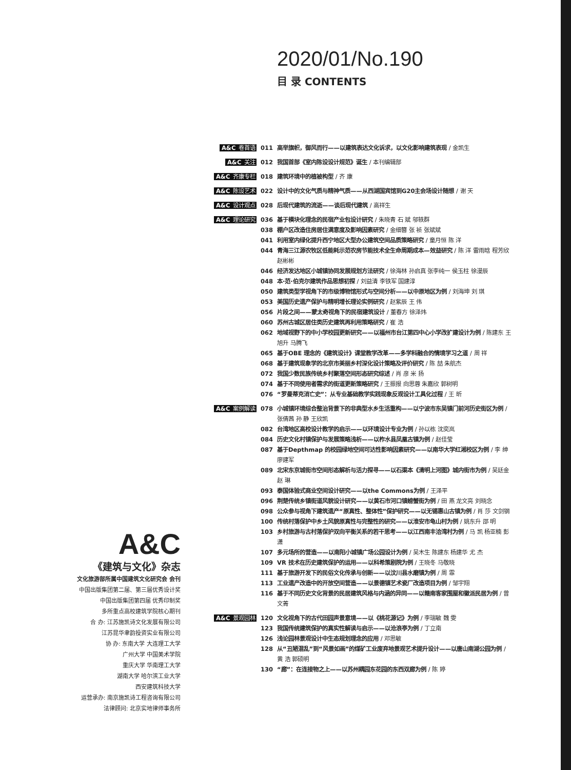2020/01/No.190
目 录 CONTENTS
A&C 卷首语 011 高举旗帜，御风而行——以建筑表达文化诉求，以文化影响建筑表现 / 金凯生
A&C 关注 012 我国首部《室内陈设设计规范》诞生 / 本刊编辑部
A&C 齐康专栏 018 建筑环境中的植被构型 / 齐 康
A&C 陈设艺术 022 设计中的文化气质与精神气质——从西湖国宾馆到G20主会场设计随想 / 谢 天
A&C 设计观点 028 后现代建筑的流逝——谈后现代建筑 / 高祥生
A&C 理论研究 036 基于模块化理念的民宿产业包设计研究 / 朱晓青 石 斌 邬轶群
038 棚户区改造住房居住满意度及影响因素研究 / 金细簪 张 祯 张斌斌
041 利用室内绿化提升西宁地区大型办公建筑空间品质策略研究 / 童月恒 陈 洋
044 青海三江源农牧区低能耗示范农房节能技术全生命周期成本—效益研究 / 陈 洋 雷雨晗 程芳欣 赵彬彬
046 经济发达地区小城镇协同发展规划方法研究 / 徐海林 孙启真 张李纯一 侯玉柱 徐漫辰
048 本·范·伯克尔建筑作品思想初探 / 刘益清 李铁军 国建淳
050 建筑类型学视角下的市级博物馆形式与空间分析——以中原地区为例 / 刘海坤 刘 琪
053 美国历史遗产保护与精明增长理论实例研究 / 赵紫辰 王 伟
056 片段之间——蒙太奇视角下的民宿建筑设计 / 董春方 徐泽炜
060 苏州古城区居住类历史建筑再利用策略研究 / 崔 浩
062 地域视野下的中小学校园更新研究——以福州市台江第四中心小学改扩建设计为例 / 陈建东 王旭升 马腾飞
065 基于OBE 理念的《建筑设计》课堂教学改革——多学科融合的情境学习之道 / 周 祥
068 基于建筑现象学的北京市美丽乡村深化设计策略及评价研究 / 陈 喆 朱航杰
072 我国少数民族传统乡村聚落空间形态研究综述 / 肖 彦 米 扬
074 基于不同使用者需求的街道更新策略研究 / 王振报 向思蓉 朱嘉欣 郭树明
076 “罗曼蒂克消亡史”：从专业基础教学实践现象反观设计工具化过程 / 王 昕
A&C 案例解读 078 小城镇环境综合整治背景下的非典型水乡生活重构——以宁波市东吴镇门前河历史街区为例 / 张倩茜 孙 静 王欣凯
082 台湾地区高校设计教学的启示——以环境设计专业为例 / 孙以栋 沈奕岚
084 历史文化村镇保护与发展策略浅析——以柞水县凤凰古镇为例 / 赵佳莹
087 基于Depthmap 的校园绿地空间可达性影响因素研究——以南华大学红湘校区为例 / 李 绅 廖建军
089 北宋东京城街市空间形态解析与活力探寻——以石渠本《清明上河图》城内街市为例 / 吴廷金 赵 琳
093 泰国体验式商业空间设计研究——以the Commons为例 / 王泽平
096 荆楚传统乡镇街道风貌设计研究——以黄石市河口镇螃蟹街为例 / 田 燕 龙文亮 刘晓念
098 公众参与视角下建筑遗产“原真性、整体性”保护研究——以无锡惠山古镇为例 / 肖 莎 文剑钢
100 传统村落保护中乡土风貌原真性与完整性的研究——以淮安市龟山村为例 / 姚东升 邵 明
103 乡村旅游与古村落保护双向平衡关系的若干思考——以江西南丰洽湾村为例 / 马 凯 杨亚楠 彭 潇
107 多元场所的营造——以南阳小城镇广场公园设计为例 / 吴木生 陈建东 杨建华 尤 杰
109 VR 技术在历史建筑保护的运用——以科希策剧院为例 / 王晓冬 马敬晓
111 基于旅游开发下的民俗文化传承与创新——以汶川县水磨镇为例 / 周 霏
113 工业遗产改造中的开放空间营造——以景德镇艺术瓷厂改造项目为例 / 邹宇翔
116 基于不同历史文化背景的民居建筑风格与内涵的异同——以赣南客家围屋和徽派民居为例 / 曾文菁
A&C 景观园林 120 文化视角下的古代田园声景意境——以《桃花源记》为例 / 李瑞敏 魏 雯
123 我国传统建筑保护的真实性解读与启示——以沧浪亭为例 / 丁立南
126 浅论园林景观设计中生态规划理念的应用 / 邓思敏
128 从“丑陋混乱”到“风景如画”的煤矿工业废弃地景观艺术提升设计——以唐山南湖公园为例 / 黄 浩 郭硕明
130 “廊”：在连接物之上——以苏州耦园东花园的东西双廊为例 / 陈 婷
A&C
《建筑与文化》杂志
文化旅游部所属中国建筑文化研究会 会刊
中国出版集团第二届、第三届优秀设计奖
中国出版集团第四届 优秀印制奖
多所重点高校建筑学院核心期刊
合 办: 江苏施凯诗文化发展有限公司
江苏昆华聿韵投资实业有限公司
协 办: 东南大学 大连理工大学
广州大学 中国美术学院
重庆大学 华南理工大学
湖南大学 哈尔滨工业大学
西安建筑科技大学
运营承办: 南京施凯诗工程咨询有限公司
法律顾问: 北京实地律师事务所